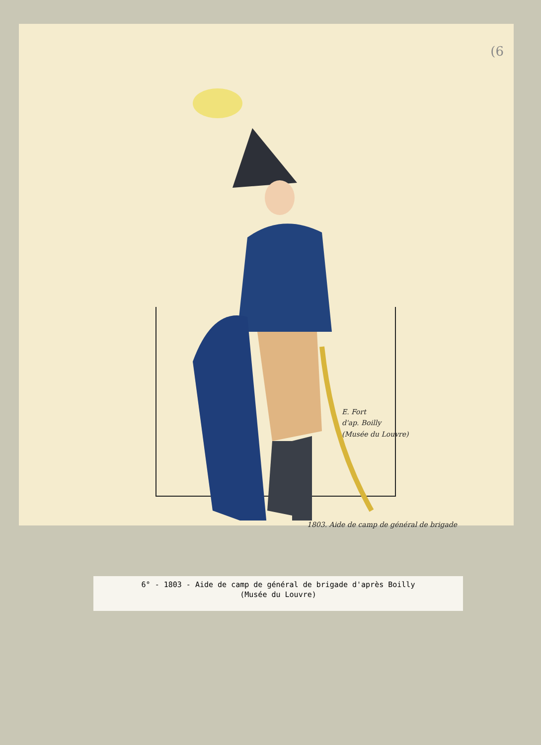(6
E. Fort
d'ap. Boilly
(Musée du Louvre)
1803. Aide de camp de général de brigade
6° - 1803 - Aide de camp de général de brigade d'après Boilly
(Musée du Louvre)